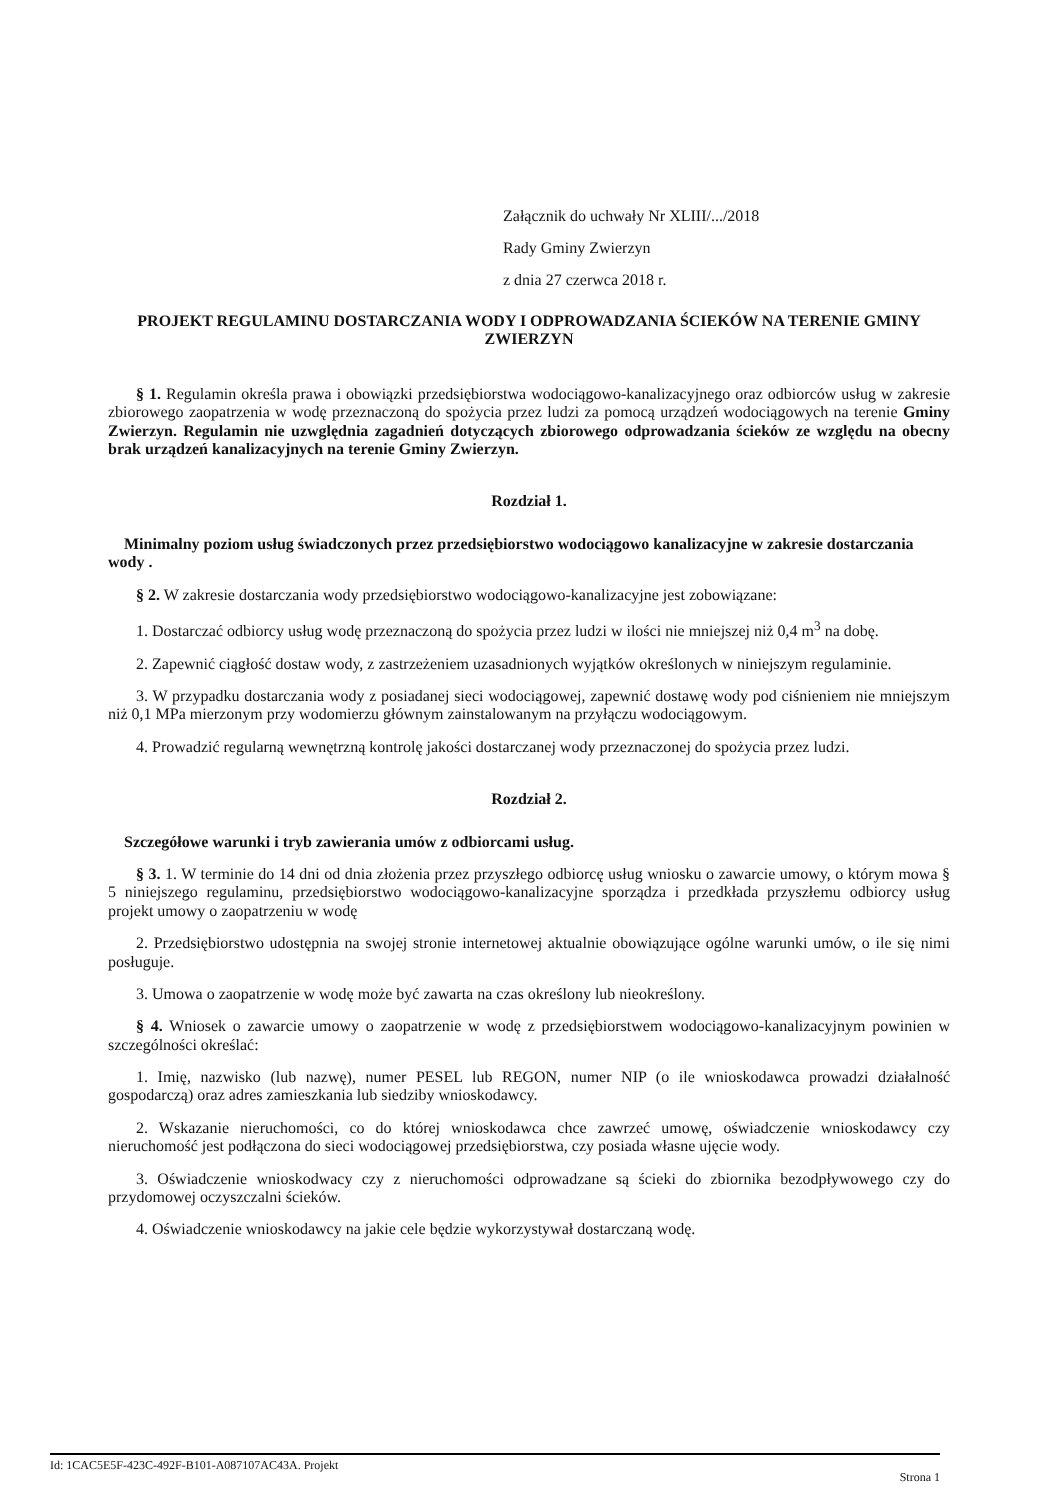Załącznik do uchwały Nr XLIII/.../2018
Rady Gminy Zwierzyn
z dnia 27 czerwca 2018 r.
PROJEKT REGULAMINU DOSTARCZANIA WODY I ODPROWADZANIA ŚCIEKÓW NA TERENIE GMINY ZWIERZYN
§ 1. Regulamin określa prawa i obowiązki przedsiębiorstwa wodociągowo-kanalizacyjnego oraz odbiorców usług w zakresie zbiorowego zaopatrzenia w wodę przeznaczoną do spożycia przez ludzi za pomocą urządzeń wodociągowych na terenie Gminy Zwierzyn. Regulamin nie uzwględnia zagadnień dotyczących zbiorowego odprowadzania ścieków ze względu na obecny brak urządzeń kanalizacyjnych na terenie Gminy Zwierzyn.
Rozdział 1.
Minimalny poziom usług świadczonych przez przedsiębiorstwo wodociągowo kanalizacyjne w zakresie dostarczania wody .
§ 2. W zakresie dostarczania wody przedsiębiorstwo wodociągowo-kanalizacyjne jest zobowiązane:
1. Dostarczać odbiorcy usług wodę przeznaczoną do spożycia przez ludzi w ilości nie mniejszej niż 0,4 m<sup>3</sup> na dobę.
2. Zapewnić ciągłość dostaw wody, z zastrzeżeniem uzasadnionych wyjątków określonych w niniejszym regulaminie.
3. W przypadku dostarczania wody z posiadanej sieci wodociągowej, zapewnić dostawę wody pod ciśnieniem nie mniejszym niż 0,1 MPa mierzonym przy wodomierzu głównym zainstalowanym na przyłączu wodociągowym.
4. Prowadzić regularną wewnętrzną kontrolę jakości dostarczanej wody przeznaczonej do spożycia przez ludzi.
Rozdział 2.
Szczegółowe warunki i tryb zawierania umów z odbiorcami usług.
§ 3. 1. W terminie do 14 dni od dnia złożenia przez przyszłego odbiorcę usług wniosku o zawarcie umowy, o którym mowa § 5 niniejszego regulaminu, przedsiębiorstwo wodociągowo-kanalizacyjne sporządza i przedkłada przyszłemu odbiorcy usług projekt umowy o zaopatrzeniu w wodę
2. Przedsiębiorstwo udostępnia na swojej stronie internetowej aktualnie obowiązujące ogólne warunki umów, o ile się nimi posługuje.
3. Umowa o zaopatrzenie w wodę może być zawarta na czas określony lub nieokreślony.
§ 4. Wniosek o zawarcie umowy o zaopatrzenie w wodę z przedsiębiorstwem wodociągowo-kanalizacyjnym powinien w szczególności określać:
1. Imię, nazwisko (lub nazwę), numer PESEL lub REGON, numer NIP (o ile wnioskodawca prowadzi działalność gospodarczą) oraz adres zamieszkania lub siedziby wnioskodawcy.
2. Wskazanie nieruchomości, co do której wnioskodawca chce zawrzeć umowę, oświadczenie wnioskodawcy czy nieruchomość jest podłączona do sieci wodociągowej przedsiębiorstwa, czy posiada własne ujęcie wody.
3. Oświadczenie wnioskodwacy czy z nieruchomości odprowadzane są ścieki do zbiornika bezodpływowego czy do przydomowej oczyszczalni ścieków.
4. Oświadczenie wnioskodawcy na jakie cele będzie wykorzystywał dostarczaną wodę.
Id: 1CAC5E5F-423C-492F-B101-A087107AC43A. Projekt Strona 1